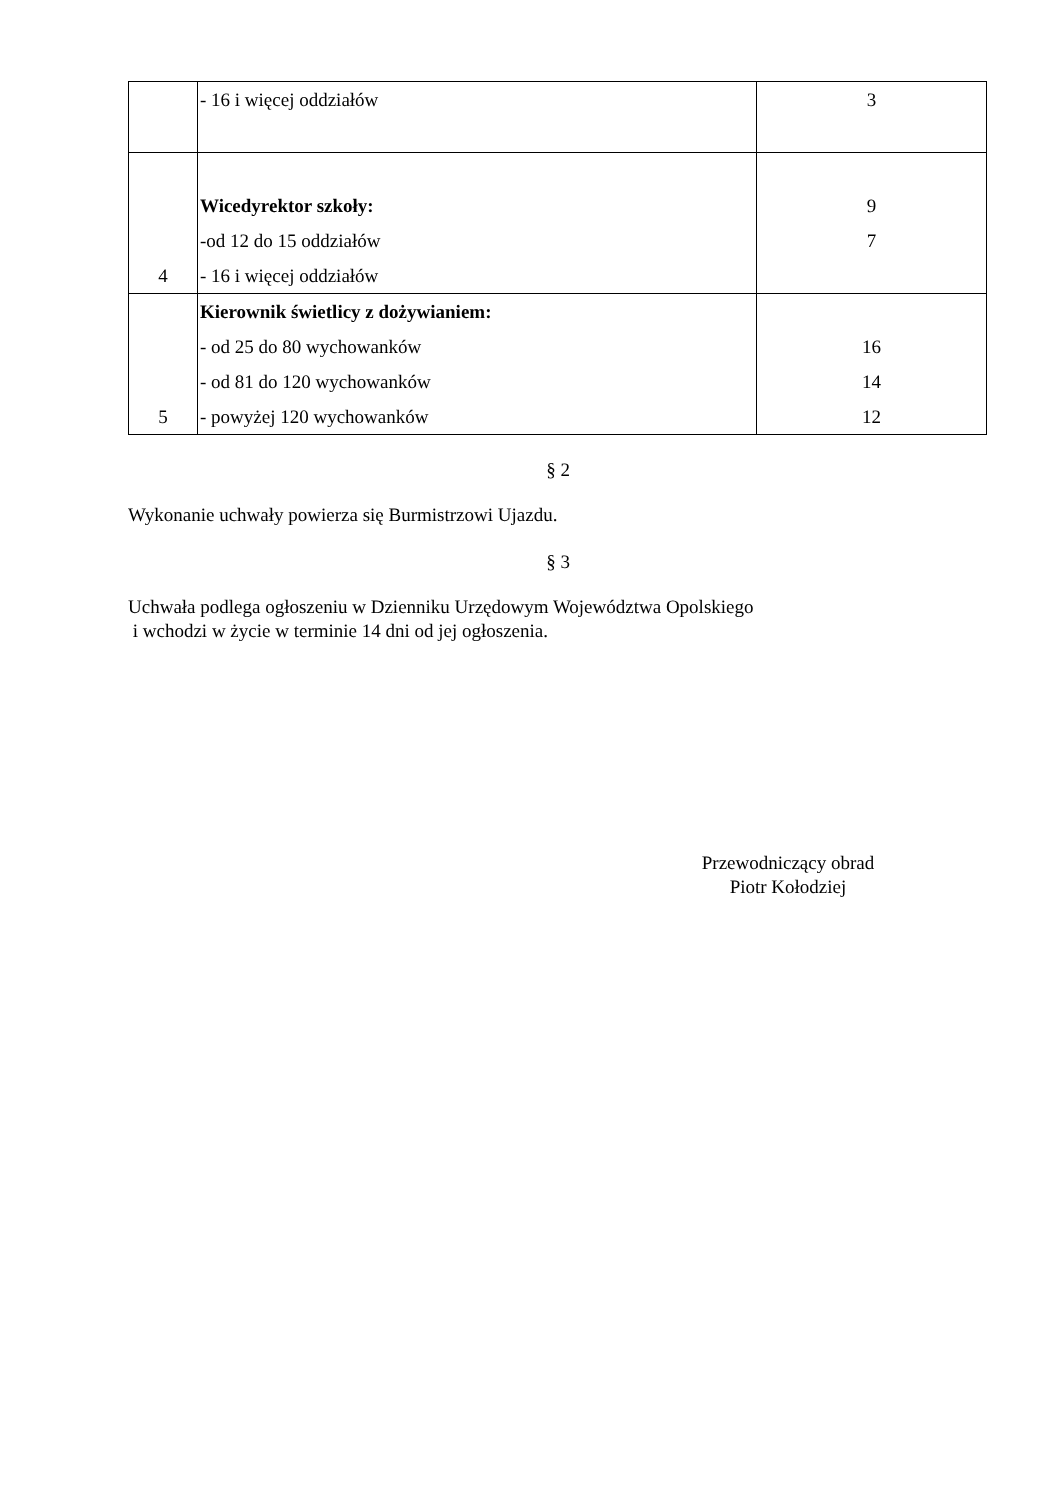| | - 16 i więcej oddziałów | 3 |
| 4 | Wicedyrektor szkoły: -od 12 do 15 oddziałów - 16 i więcej oddziałów | 9 7 |
| 5 | Kierownik świetlicy z dożywianiem: - od 25 do 80 wychowanków - od 81 do 120 wychowanków - powyżej 120 wychowanków | 16 14 12 |
§ 2
Wykonanie uchwały powierza się Burmistrzowi Ujazdu.
§ 3
Uchwała podlega ogłoszeniu w Dzienniku Urzędowym Województwa Opolskiego
i wchodzi w życie w terminie 14 dni od jej ogłoszenia.
Przewodniczący obrad
Piotr Kołodziej